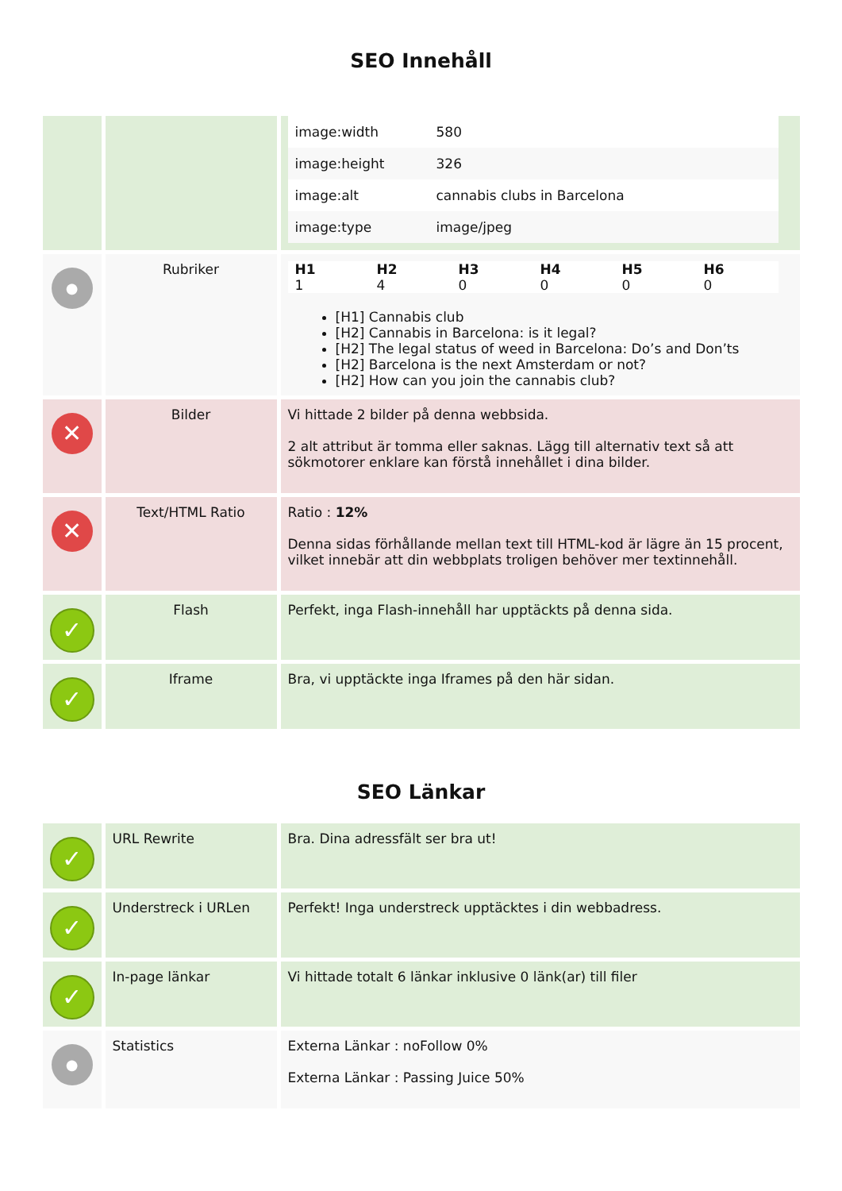SEO Innehåll
| | | / image:width / 580 / / image:height / 326 / / image:alt / cannabis clubs in Barcelona / / image:type / image/jpeg / |
| ● | Rubriker | / H1 / H2 / H3 / H4 / H5 / H6 / / --- / --- / --- / --- / --- / --- / / 1 / 4 / 0 / 0 / 0 / 0 / [H1] Cannabis club [H2] Cannabis in Barcelona: is it legal? [H2] The legal status of weed in Barcelona: Do’s and Don’ts [H2] Barcelona is the next Amsterdam or not? [H2] How can you join the cannabis club? |
| ✕ | Bilder | Vi hittade 2 bilder på denna webbsida. 2 alt attribut är tomma eller saknas. Lägg till alternativ text så att sökmotorer enklare kan förstå innehållet i dina bilder. |
| ✕ | Text/HTML Ratio | Ratio : 12% Denna sidas förhållande mellan text till HTML-kod är lägre än 15 procent, vilket innebär att din webbplats troligen behöver mer textinnehåll. |
| ✓ | Flash | Perfekt, inga Flash-innehåll har upptäckts på denna sida. |
| ✓ | Iframe | Bra, vi upptäckte inga Iframes på den här sidan. |
SEO Länkar
| ✓ | URL Rewrite | Bra. Dina adressfält ser bra ut! |
| ✓ | Understreck i URLen | Perfekt! Inga understreck upptäcktes i din webbadress. |
| ✓ | In-page länkar | Vi hittade totalt 6 länkar inklusive 0 länk(ar) till filer |
| ● | Statistics | Externa Länkar : noFollow 0% Externa Länkar : Passing Juice 50% |